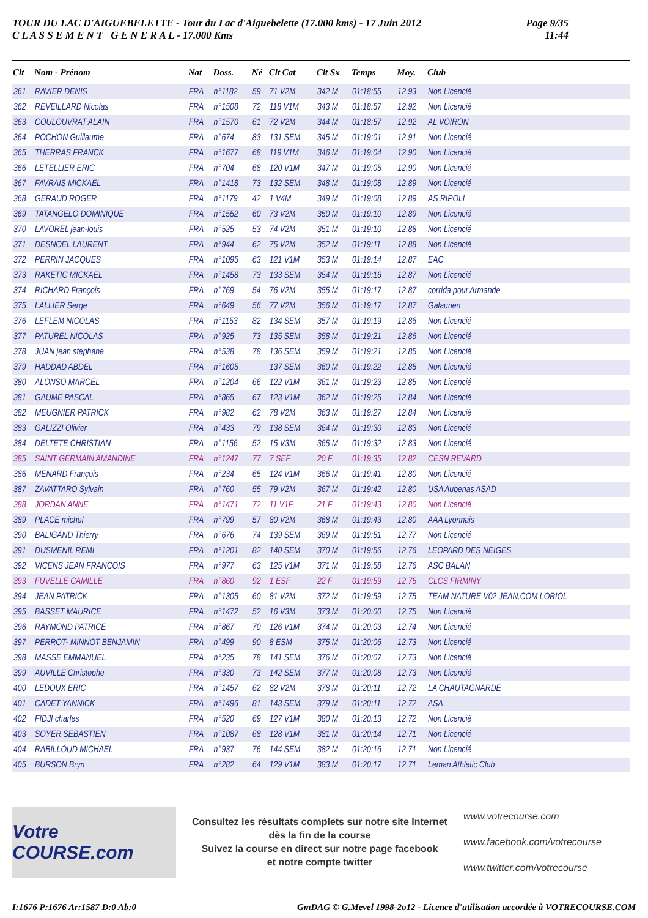TOUR DU LAC D'AIGUEBELETTE - Tour du Lac d'Aiguebelette (17.000 kms) - 17 Juin 2012
C L A S S E M E N T G E N E R A L - 17.000 Kms
Page 9/35
11:44
| Clt | Nom - Prénom | Nat | Doss. | Né | Clt Cat | Clt Sx | Temps | Moy. | Club |
| --- | --- | --- | --- | --- | --- | --- | --- | --- | --- |
| 361 | RAVIER DENIS | FRA | n°1182 | 59 | 71 V2M | 342 M | 01:18:55 | 12.93 | Non Licencié |
| 362 | REVEILLARD Nicolas | FRA | n°1508 | 72 | 118 V1M | 343 M | 01:18:57 | 12.92 | Non Licencié |
| 363 | COULOUVRAT ALAIN | FRA | n°1570 | 61 | 72 V2M | 344 M | 01:18:57 | 12.92 | AL VOIRON |
| 364 | POCHON Guillaume | FRA | n°674 | 83 | 131 SEM | 345 M | 01:19:01 | 12.91 | Non Licencié |
| 365 | THERRAS FRANCK | FRA | n°1677 | 68 | 119 V1M | 346 M | 01:19:04 | 12.90 | Non Licencié |
| 366 | LETELLIER ERIC | FRA | n°704 | 68 | 120 V1M | 347 M | 01:19:05 | 12.90 | Non Licencié |
| 367 | FAVRAIS MICKAEL | FRA | n°1418 | 73 | 132 SEM | 348 M | 01:19:08 | 12.89 | Non Licencié |
| 368 | GERAUD ROGER | FRA | n°1179 | 42 | 1 V4M | 349 M | 01:19:08 | 12.89 | AS RIPOLI |
| 369 | TATANGELO DOMINIQUE | FRA | n°1552 | 60 | 73 V2M | 350 M | 01:19:10 | 12.89 | Non Licencié |
| 370 | LAVOREL jean-louis | FRA | n°525 | 53 | 74 V2M | 351 M | 01:19:10 | 12.88 | Non Licencié |
| 371 | DESNOEL LAURENT | FRA | n°944 | 62 | 75 V2M | 352 M | 01:19:11 | 12.88 | Non Licencié |
| 372 | PERRIN JACQUES | FRA | n°1095 | 63 | 121 V1M | 353 M | 01:19:14 | 12.87 | EAC |
| 373 | RAKETIC MICKAEL | FRA | n°1458 | 73 | 133 SEM | 354 M | 01:19:16 | 12.87 | Non Licencié |
| 374 | RICHARD François | FRA | n°769 | 54 | 76 V2M | 355 M | 01:19:17 | 12.87 | corrida pour Armande |
| 375 | LALLIER Serge | FRA | n°649 | 56 | 77 V2M | 356 M | 01:19:17 | 12.87 | Galaurien |
| 376 | LEFLEM NICOLAS | FRA | n°1153 | 82 | 134 SEM | 357 M | 01:19:19 | 12.86 | Non Licencié |
| 377 | PATUREL NICOLAS | FRA | n°925 | 73 | 135 SEM | 358 M | 01:19:21 | 12.86 | Non Licencié |
| 378 | JUAN jean stephane | FRA | n°538 | 78 | 136 SEM | 359 M | 01:19:21 | 12.85 | Non Licencié |
| 379 | HADDAD ABDEL | FRA | n°1605 | | 137 SEM | 360 M | 01:19:22 | 12.85 | Non Licencié |
| 380 | ALONSO MARCEL | FRA | n°1204 | 66 | 122 V1M | 361 M | 01:19:23 | 12.85 | Non Licencié |
| 381 | GAUME PASCAL | FRA | n°865 | 67 | 123 V1M | 362 M | 01:19:25 | 12.84 | Non Licencié |
| 382 | MEUGNIER PATRICK | FRA | n°982 | 62 | 78 V2M | 363 M | 01:19:27 | 12.84 | Non Licencié |
| 383 | GALIZZI Olivier | FRA | n°433 | 79 | 138 SEM | 364 M | 01:19:30 | 12.83 | Non Licencié |
| 384 | DELTETE CHRISTIAN | FRA | n°1156 | 52 | 15 V3M | 365 M | 01:19:32 | 12.83 | Non Licencié |
| 385 | SAINT GERMAIN AMANDINE | FRA | n°1247 | 77 | 7 SEF | 20 F | 01:19:35 | 12.82 | CESN REVARD |
| 386 | MENARD François | FRA | n°234 | 65 | 124 V1M | 366 M | 01:19:41 | 12.80 | Non Licencié |
| 387 | ZAVATTARO Sylvain | FRA | n°760 | 55 | 79 V2M | 367 M | 01:19:42 | 12.80 | USA Aubenas ASAD |
| 388 | JORDAN ANNE | FRA | n°1471 | 72 | 11 V1F | 21 F | 01:19:43 | 12.80 | Non Licencié |
| 389 | PLACE michel | FRA | n°799 | 57 | 80 V2M | 368 M | 01:19:43 | 12.80 | AAA Lyonnais |
| 390 | BALIGAND Thierry | FRA | n°676 | 74 | 139 SEM | 369 M | 01:19:51 | 12.77 | Non Licencié |
| 391 | DUSMENIL REMI | FRA | n°1201 | 82 | 140 SEM | 370 M | 01:19:56 | 12.76 | LEOPARD DES NEIGES |
| 392 | VICENS JEAN FRANCOIS | FRA | n°977 | 63 | 125 V1M | 371 M | 01:19:58 | 12.76 | ASC BALAN |
| 393 | FUVELLE CAMILLE | FRA | n°860 | 92 | 1 ESF | 22 F | 01:19:59 | 12.75 | CLCS FIRMINY |
| 394 | JEAN PATRICK | FRA | n°1305 | 60 | 81 V2M | 372 M | 01:19:59 | 12.75 | TEAM NATURE V02 JEAN.COM LORIOL |
| 395 | BASSET MAURICE | FRA | n°1472 | 52 | 16 V3M | 373 M | 01:20:00 | 12.75 | Non Licencié |
| 396 | RAYMOND PATRICE | FRA | n°867 | 70 | 126 V1M | 374 M | 01:20:03 | 12.74 | Non Licencié |
| 397 | PERROT- MINNOT BENJAMIN | FRA | n°499 | 90 | 8 ESM | 375 M | 01:20:06 | 12.73 | Non Licencié |
| 398 | MASSE EMMANUEL | FRA | n°235 | 78 | 141 SEM | 376 M | 01:20:07 | 12.73 | Non Licencié |
| 399 | AUVILLE Christophe | FRA | n°330 | 73 | 142 SEM | 377 M | 01:20:08 | 12.73 | Non Licencié |
| 400 | LEDOUX ERIC | FRA | n°1457 | 62 | 82 V2M | 378 M | 01:20:11 | 12.72 | LA CHAUTAGNARDE |
| 401 | CADET YANNICK | FRA | n°1496 | 81 | 143 SEM | 379 M | 01:20:11 | 12.72 | ASA |
| 402 | FIDJI charles | FRA | n°520 | 69 | 127 V1M | 380 M | 01:20:13 | 12.72 | Non Licencié |
| 403 | SOYER SEBASTIEN | FRA | n°1087 | 68 | 128 V1M | 381 M | 01:20:14 | 12.71 | Non Licencié |
| 404 | RABILLOUD MICHAEL | FRA | n°937 | 76 | 144 SEM | 382 M | 01:20:16 | 12.71 | Non Licencié |
| 405 | BURSON Bryn | FRA | n°282 | 64 | 129 V1M | 383 M | 01:20:17 | 12.71 | Leman Athletic Club |
Votre COURSE.com
Consultez les résultats complets sur notre site Internet
dès la fin de la course
Suivez la course en direct sur notre page facebook
et notre compte twitter
www.votrecourse.com
www.facebook.com/votrecourse
www.twitter.com/votrecourse
I:1676 P:1676 Ar:1587 D:0 Ab:0 GmDAG © G.Mevel 1998-2o12 - Licence d'utilisation accordée à VOTRECOURSE.COM